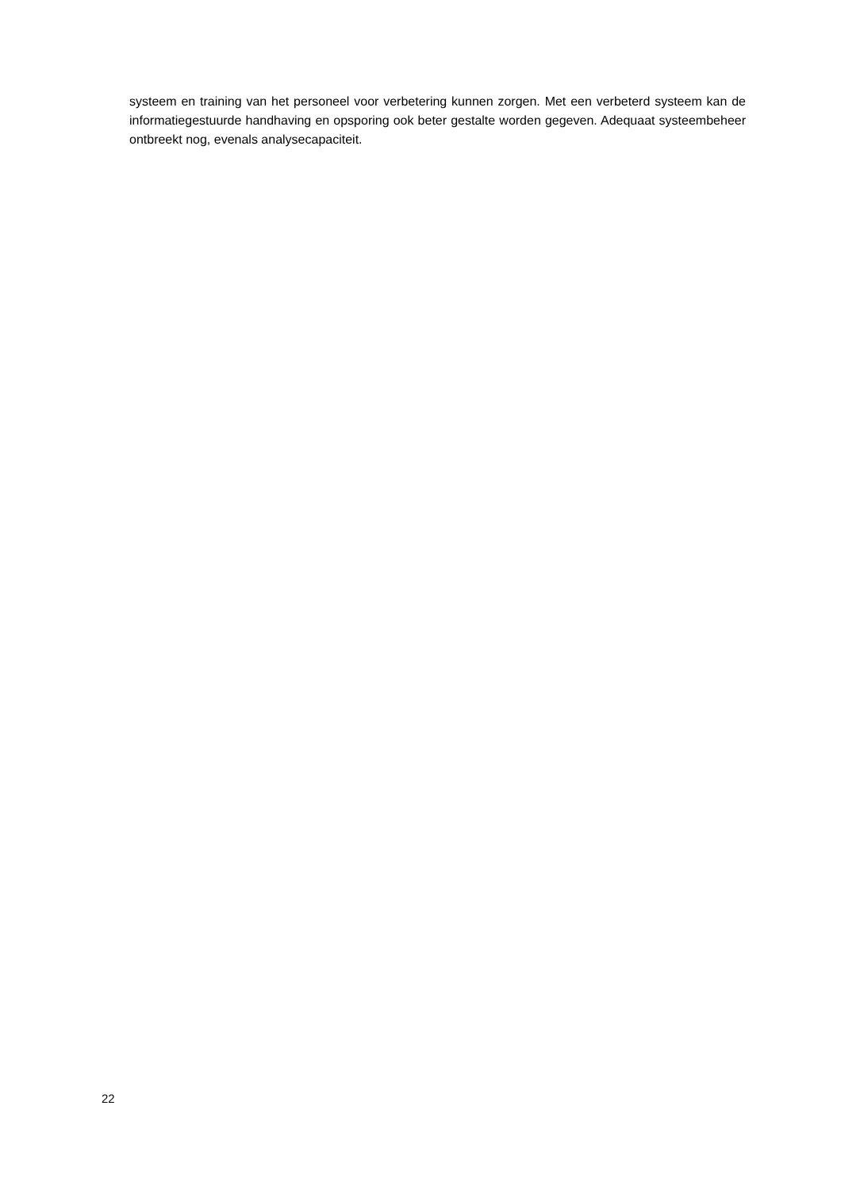systeem en training van het personeel voor verbetering kunnen zorgen. Met een verbeterd systeem kan de informatiegestuurde handhaving en opsporing ook beter gestalte worden gegeven. Adequaat systeembeheer ontbreekt nog, evenals analysecapaciteit.
22